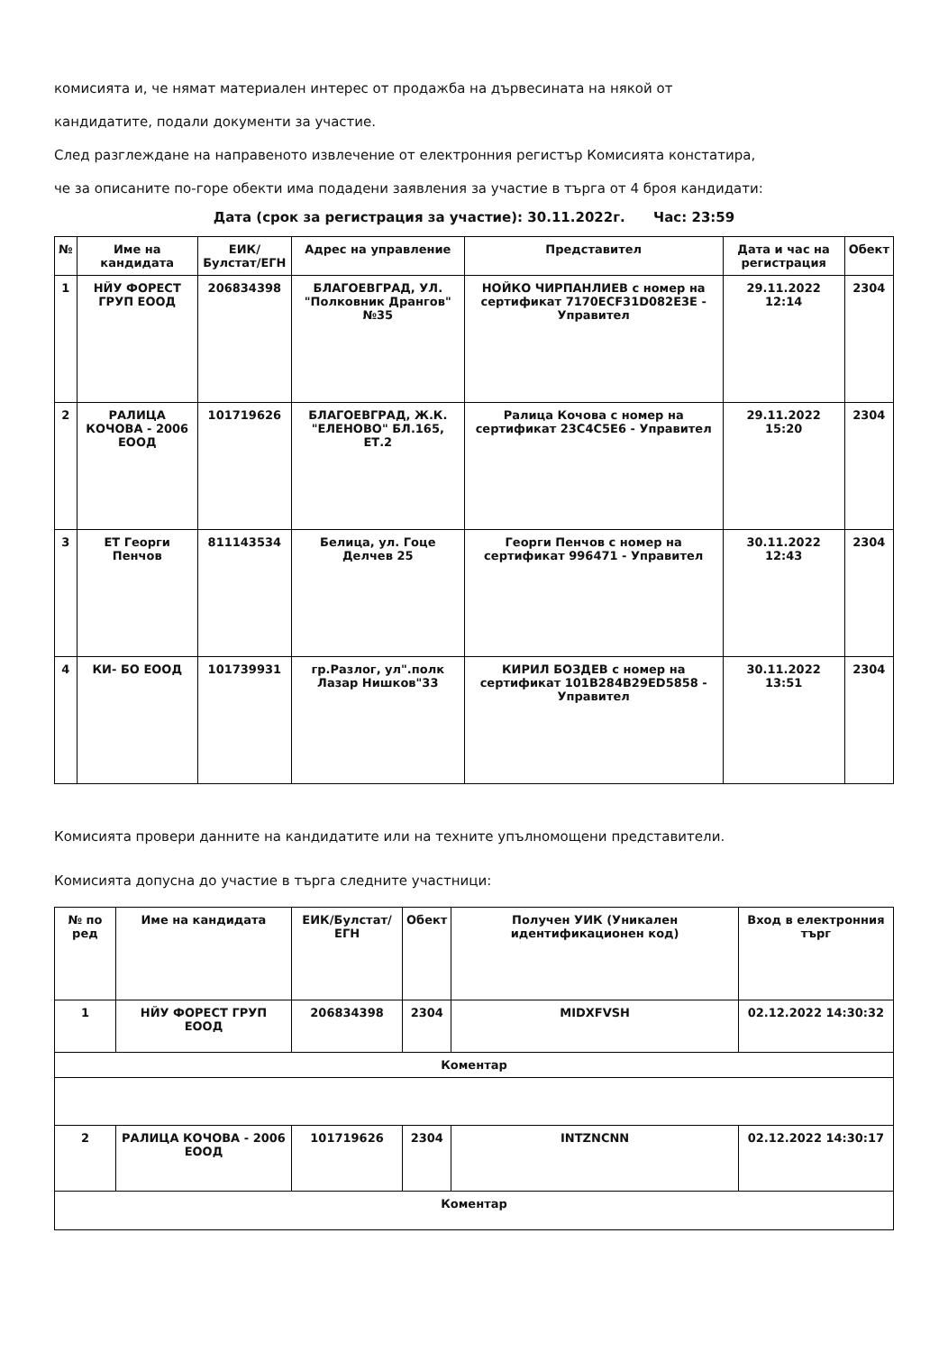комисията и, че нямат материален интерес от продажба на дървесината на някой от
кандидатите, подали документи за участие.
След разглеждане на направеното извлечение от електронния регистър Комисията констатира,
че за описаните по-горе обекти има подадени заявления за участие в търга от 4 броя кандидати:
Дата (срок за регистрация за участие): 30.11.2022г. Час: 23:59
| № | Име на кандидата | ЕИК/Булстат/ЕГН | Адрес на управление | Представител | Дата и час на регистрация | Обект |
| --- | --- | --- | --- | --- | --- | --- |
| 1 | НЙУ ФОРЕСТ ГРУП ЕООД | 206834398 | БЛАГОЕВГРАД, УЛ. "Полковник Дрангов" №35 | НОЙКО ЧИРПАНЛИЕВ с номер на сертификат 7170ECF31D082E3E - Управител | 29.11.2022 12:14 | 2304 |
| 2 | РАЛИЦА КОЧОВА - 2006 ЕООД | 101719626 | БЛАГОЕВГРАД, Ж.К. "ЕЛЕНОВО" БЛ.165, ЕТ.2 | Ралица Кочова с номер на сертификат 23C4C5E6 - Управител | 29.11.2022 15:20 | 2304 |
| 3 | ЕТ Георги Пенчов | 811143534 | Белица, ул. Гоце Делчев 25 | Георги Пенчов с номер на сертификат 996471 - Управител | 30.11.2022 12:43 | 2304 |
| 4 | КИ- БО ЕООД | 101739931 | гр.Разлог, ул".полк Лазар Нишков"33 | КИРИЛ БОЗДЕВ с номер на сертификат 101B284B29ED5858 - Управител | 30.11.2022 13:51 | 2304 |
Комисията провери данните на кандидатите или на техните упълномощени представители.
Комисията допусна до участие в търга следните участници:
| № по ред | Име на кандидата | ЕИК/Булстат/ЕГН | Обект | Получен УИК (Уникален идентификационен код) | Вход в електронния търг |
| --- | --- | --- | --- | --- | --- |
| 1 | НЙУ ФОРЕСТ ГРУП ЕООД | 206834398 | 2304 | MIDXFVSH | 02.12.2022 14:30:32 |
| Коментар | | | | | |
| 2 | РАЛИЦА КОЧОВА - 2006 ЕООД | 101719626 | 2304 | INTZNCNN | 02.12.2022 14:30:17 |
| Коментар | | | | | |